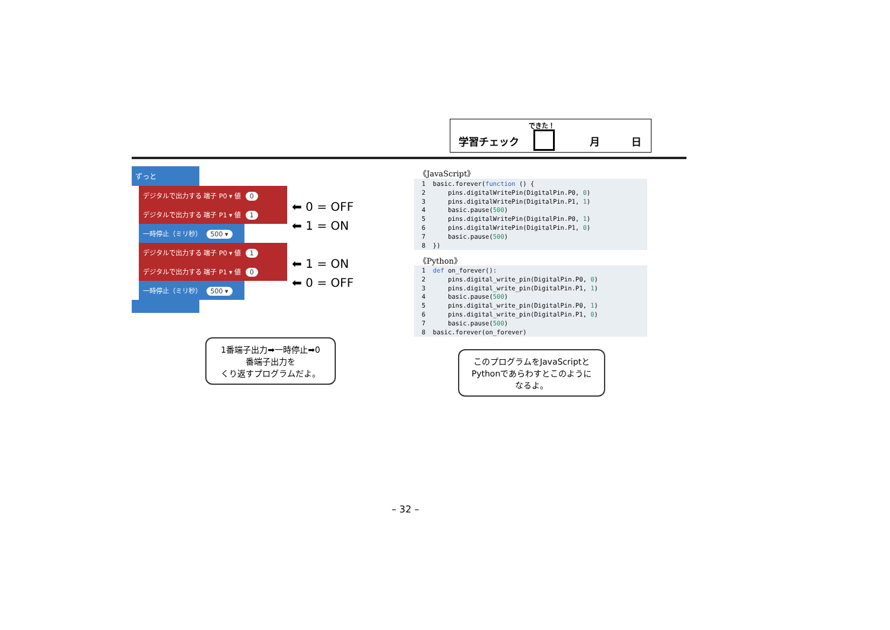できた！
学習チェック 月 日
ずっと
デジタルで出力する 端子 P0 ▾ 値 0
デジタルで出力する 端子 P1 ▾ 値 1
一時停止（ミリ秒） 500 ▾
デジタルで出力する 端子 P0 ▾ 値 1
デジタルで出力する 端子 P1 ▾ 値 0
一時停止（ミリ秒） 500 ▾
⬅ 0 = OFF
⬅ 1 = ON
⬅ 1 = ON
⬅ 0 = OFF
《JavaScript》
1 basic.forever(function () { 2 pins.digitalWritePin(DigitalPin.P0, 0) 3 pins.digitalWritePin(DigitalPin.P1, 1) 4 basic.pause(500) 5 pins.digitalWritePin(DigitalPin.P0, 1) 6 pins.digitalWritePin(DigitalPin.P1, 0) 7 basic.pause(500) 8 })
《Python》
1 def on_forever(): 2 pins.digital_write_pin(DigitalPin.P0, 0) 3 pins.digital_write_pin(DigitalPin.P1, 1) 4 basic.pause(500) 5 pins.digital_write_pin(DigitalPin.P0, 1) 6 pins.digital_write_pin(DigitalPin.P1, 0) 7 basic.pause(500) 8 basic.forever(on_forever)
1番端子出力➡一時停止➡0
番端子出力を
くり返すプログラムだよ。
このプログラムをJavaScriptと
Pythonであらわすとこのように
なるよ。
– 32 –